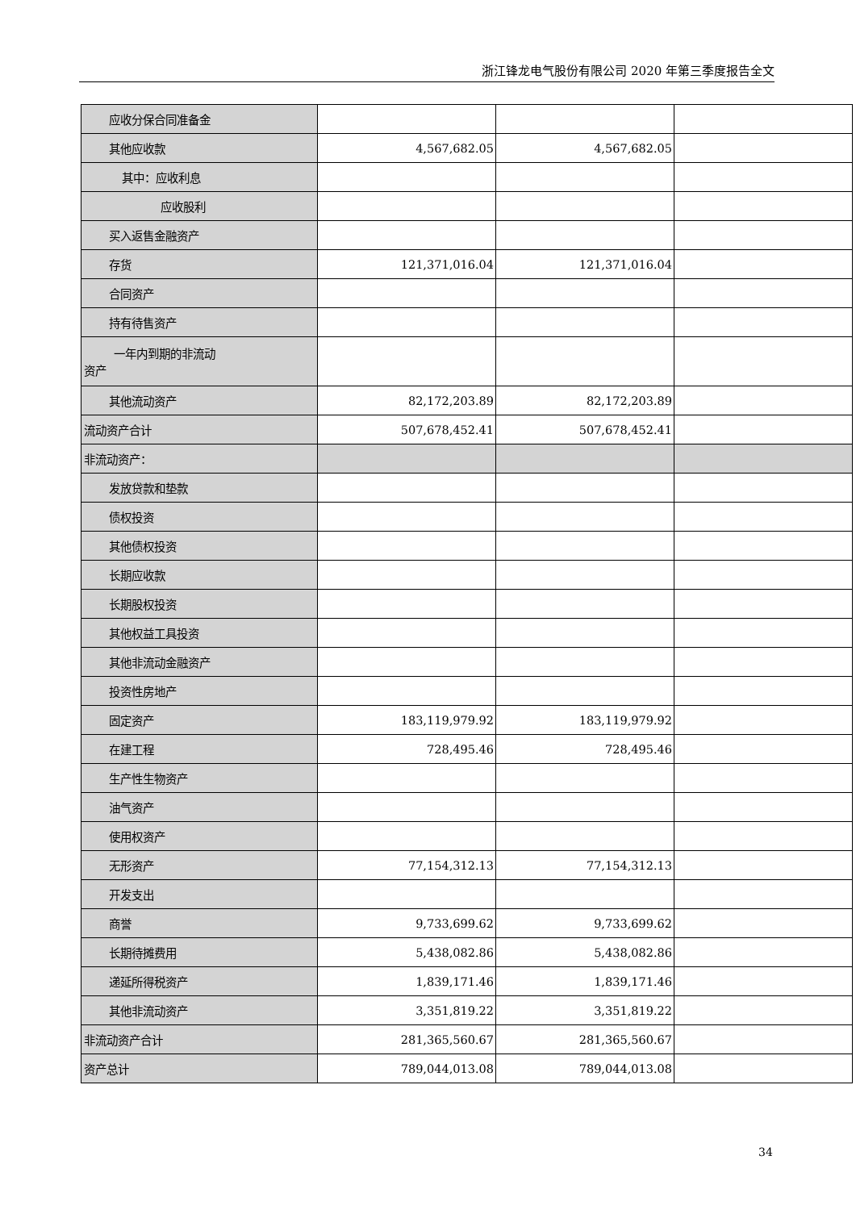浙江锋龙电气股份有限公司 2020 年第三季度报告全文
| 应收分保合同准备金 | | | |
| 其他应收款 | 4,567,682.05 | 4,567,682.05 | |
| 其中：应收利息 | | | |
| 应收股利 | | | |
| 买入返售金融资产 | | | |
| 存货 | 121,371,016.04 | 121,371,016.04 | |
| 合同资产 | | | |
| 持有待售资产 | | | |
| 一年内到期的非流动 资产 | | | |
| 其他流动资产 | 82,172,203.89 | 82,172,203.89 | |
| 流动资产合计 | 507,678,452.41 | 507,678,452.41 | |
| 非流动资产： | | | |
| 发放贷款和垫款 | | | |
| 债权投资 | | | |
| 其他债权投资 | | | |
| 长期应收款 | | | |
| 长期股权投资 | | | |
| 其他权益工具投资 | | | |
| 其他非流动金融资产 | | | |
| 投资性房地产 | | | |
| 固定资产 | 183,119,979.92 | 183,119,979.92 | |
| 在建工程 | 728,495.46 | 728,495.46 | |
| 生产性生物资产 | | | |
| 油气资产 | | | |
| 使用权资产 | | | |
| 无形资产 | 77,154,312.13 | 77,154,312.13 | |
| 开发支出 | | | |
| 商誉 | 9,733,699.62 | 9,733,699.62 | |
| 长期待摊费用 | 5,438,082.86 | 5,438,082.86 | |
| 递延所得税资产 | 1,839,171.46 | 1,839,171.46 | |
| 其他非流动资产 | 3,351,819.22 | 3,351,819.22 | |
| 非流动资产合计 | 281,365,560.67 | 281,365,560.67 | |
| 资产总计 | 789,044,013.08 | 789,044,013.08 | |
34